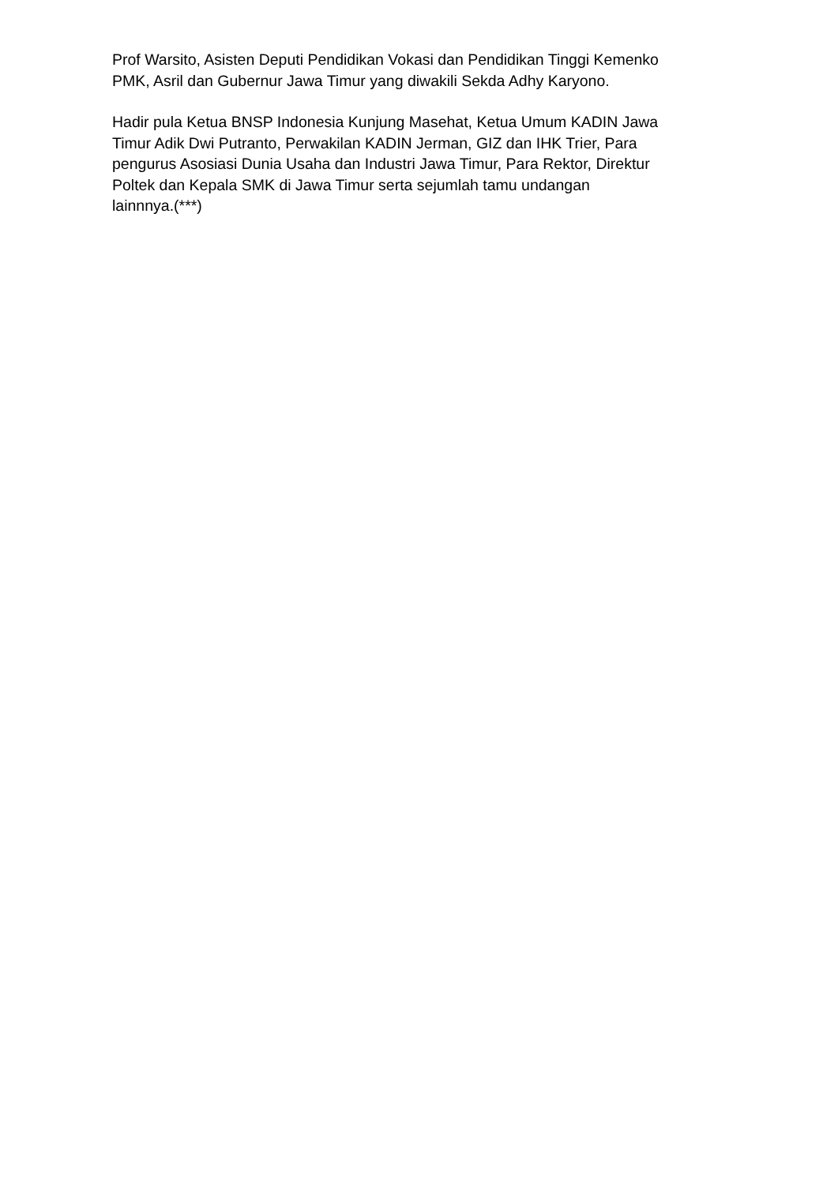Prof Warsito, Asisten Deputi Pendidikan Vokasi dan Pendidikan Tinggi Kemenko
PMK, Asril dan Gubernur Jawa Timur yang diwakili Sekda Adhy Karyono.
Hadir pula Ketua BNSP Indonesia Kunjung Masehat, Ketua Umum KADIN Jawa
Timur Adik Dwi Putranto, Perwakilan KADIN Jerman, GIZ dan IHK Trier, Para
pengurus Asosiasi Dunia Usaha dan Industri Jawa Timur, Para Rektor, Direktur
Poltek dan Kepala SMK di Jawa Timur serta sejumlah tamu undangan
lainnnya.(***)